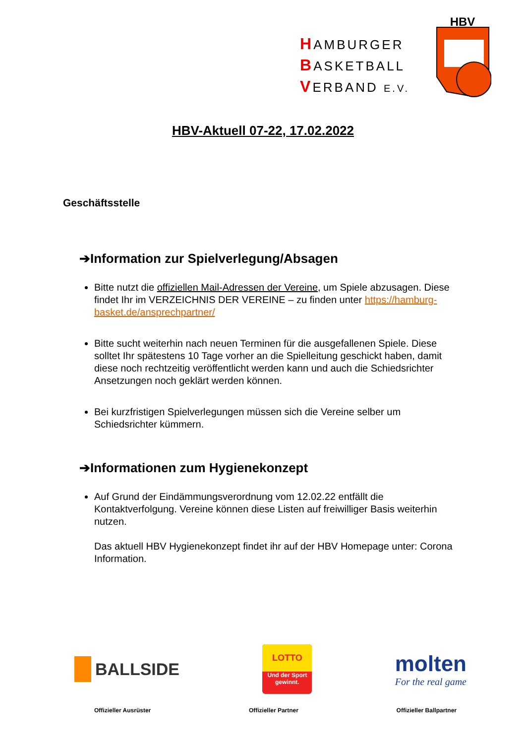HAMBURGER
BASKETBALL
VERBAND E.V.
HBV
HBV-Aktuell 07-22, 17.02.2022
Geschäftsstelle
➔Information zur Spielverlegung/Absagen
Bitte nutzt die offiziellen Mail-Adressen der Vereine, um Spiele abzusagen. Diese findet Ihr im VERZEICHNIS DER VEREINE – zu finden unter https://hamburg-basket.de/ansprechpartner/
Bitte sucht weiterhin nach neuen Terminen für die ausgefallenen Spiele. Diese solltet Ihr spätestens 10 Tage vorher an die Spielleitung geschickt haben, damit diese noch rechtzeitig veröffentlicht werden kann und auch die Schiedsrichter Ansetzungen noch geklärt werden können.
Bei kurzfristigen Spielverlegungen müssen sich die Vereine selber um Schiedsrichter kümmern.
➔Informationen zum Hygienekonzept
Auf Grund der Eindämmungsverordnung vom 12.02.22 entfällt die Kontaktverfolgung. Vereine können diese Listen auf freiwilliger Basis weiterhin nutzen.
Das aktuell HBV Hygienekonzept findet ihr auf der HBV Homepage unter: Corona Information.
BALLSIDE
LOTTO
Und der Sport
gewinnt.
molten
For the real game
Offizieller Ausrüster Offizieller Partner Offizieller Ballpartner